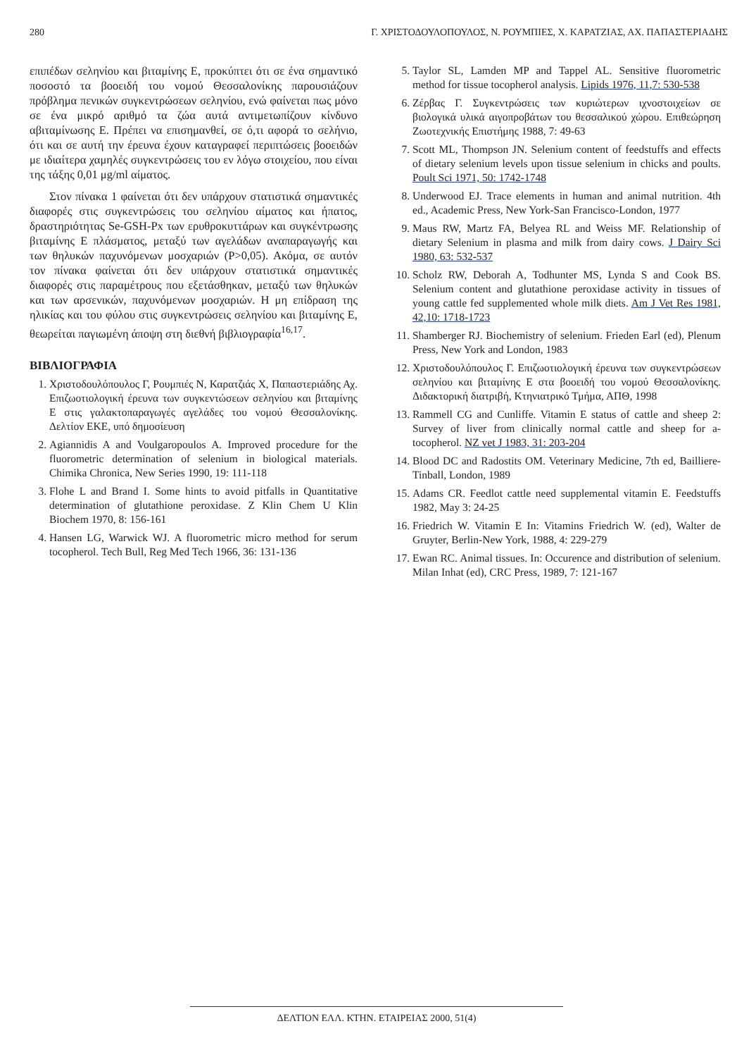280 Γ. ΧΡΙΣΤΟΔΟΥΛΟΠΟΥΛΟΣ, Ν. ΡΟΥΜΠΙΕΣ, Χ. ΚΑΡΑΤΖΙΑΣ, ΑΧ. ΠΑΠΑΣΤΕΡΙΑΔΗΣ
επιπέδων σεληνίου και βιταμίνης Ε, προκύπτει ότι σε ένα σημαντικό ποσοστό τα βοοειδή του νομού Θεσσαλονίκης παρουσιάζουν πρόβλημα πενικών συγκεντρώσεων σεληνίου, ενώ φαίνεται πως μόνο σε ένα μικρό αριθμό τα ζώα αυτά αντιμετωπίζουν κίνδυνο αβιταμίνωσης Ε. Πρέπει να επισημανθεί, σε ό,τι αφορά το σελήνιο, ότι και σε αυτή την έρευνα έχουν καταγραφεί περιπτώσεις βοοειδών με ιδιαίτερα χαμηλές συγκεντρώσεις του εν λόγω στοιχείου, που είναι της τάξης 0,01 μg/ml αίματος.
Στον πίνακα 1 φαίνεται ότι δεν υπάρχουν στατιστικά σημαντικές διαφορές στις συγκεντρώσεις του σεληνίου αίματος και ήπατος, δραστηριότητας Se-GSH-Px των ερυθροκυττάρων και συγκέντρωσης βιταμίνης Ε πλάσματος, μεταξύ των αγελάδων αναπαραγωγής και των θηλυκών παχυνόμενων μοσχαριών (P>0,05). Ακόμα, σε αυτόν τον πίνακα φαίνεται ότι δεν υπάρχουν στατιστικά σημαντικές διαφορές στις παραμέτρους που εξετάσθηκαν, μεταξύ των θηλυκών και των αρσενικών, παχυνόμενων μοσχαριών. Η μη επίδραση της ηλικίας και του φύλου στις συγκεντρώσεις σεληνίου και βιταμίνης Ε, θεωρείται παγιωμένη άποψη στη διεθνή βιβλιογραφία<sup>16,17</sup>.
ΒΙΒΛΙΟΓΡΑΦΙΑ
1. Χριστοδουλόπουλος Γ, Ρουμπιές Ν, Καρατζιάς Χ, Παπαστεριάδης Αχ. Επιζωοτιολογική έρευνα των συγκεντώσεων σεληνίου και βιταμίνης Ε στις γαλακτοπαραγωγές αγελάδες του νομού Θεσσαλονίκης. Δελτίον ΕΚΕ, υπό δημοσίευση
2. Agiannidis A and Voulgaropoulos A. Improved procedure for the fluorometric determination of selenium in biological materials. Chimika Chronica, New Series 1990, 19: 111-118
3. Flohe L and Brand I. Some hints to avoid pitfalls in Quantitative determination of glutathione peroxidase. Z Klin Chem U Klin Biochem 1970, 8: 156-161
4. Hansen LG, Warwick WJ. A fluorometric micro method for serum tocopherol. Tech Bull, Reg Med Tech 1966, 36: 131-136
5. Taylor SL, Lamden MP and Tappel AL. Sensitive fluorometric method for tissue tocopherol analysis. Lipids 1976, 11,7: 530-538
6. Ζέρβας Γ. Συγκεντρώσεις των κυριώτερων ιχνοστοιχείων σε βιολογικά υλικά αιγοπροβάτων του θεσσαλικού χώρου. Επιθεώρηση Ζωοτεχνικής Επιστήμης 1988, 7: 49-63
7. Scott ML, Thompson JN. Selenium content of feedstuffs and effects of dietary selenium levels upon tissue selenium in chicks and poults. Poult Sci 1971, 50: 1742-1748
8. Underwood EJ. Trace elements in human and animal nutrition. 4th ed., Academic Press, New York-San Francisco-London, 1977
9. Maus RW, Martz FA, Belyea RL and Weiss MF. Relationship of dietary Selenium in plasma and milk from dairy cows. J Dairy Sci 1980, 63: 532-537
10. Scholz RW, Deborah A, Todhunter MS, Lynda S and Cook BS. Selenium content and glutathione peroxidase activity in tissues of young cattle fed supplemented whole milk diets. Am J Vet Res 1981, 42,10: 1718-1723
11. Shamberger RJ. Biochemistry of selenium. Frieden Earl (ed), Plenum Press, New York and London, 1983
12. Χριστοδουλόπουλος Γ. Επιζωοτιολογική έρευνα των συγκεντρώσεων σεληνίου και βιταμίνης Ε στα βοοειδή του νομού Θεσσαλονίκης. Διδακτορική διατριβή, Κτηνιατρικό Τμήμα, ΑΠΘ, 1998
13. Rammell CG and Cunliffe. Vitamin E status of cattle and sheep 2: Survey of liver from clinically normal cattle and sheep for a-tocopherol. NZ vet J 1983, 31: 203-204
14. Blood DC and Radostits OM. Veterinary Medicine, 7th ed, Bailliere-Tinball, London, 1989
15. Adams CR. Feedlot cattle need supplemental vitamin E. Feedstuffs 1982, May 3: 24-25
16. Friedrich W. Vitamin E In: Vitamins Friedrich W. (ed), Walter de Gruyter, Berlin-New York, 1988, 4: 229-279
17. Ewan RC. Animal tissues. In: Occurence and distribution of selenium. Milan Inhat (ed), CRC Press, 1989, 7: 121-167
ΔΕΛΤΙΟΝ ΕΛΛ. ΚΤΗΝ. ΕΤΑΙΡΕΙΑΣ 2000, 51(4)